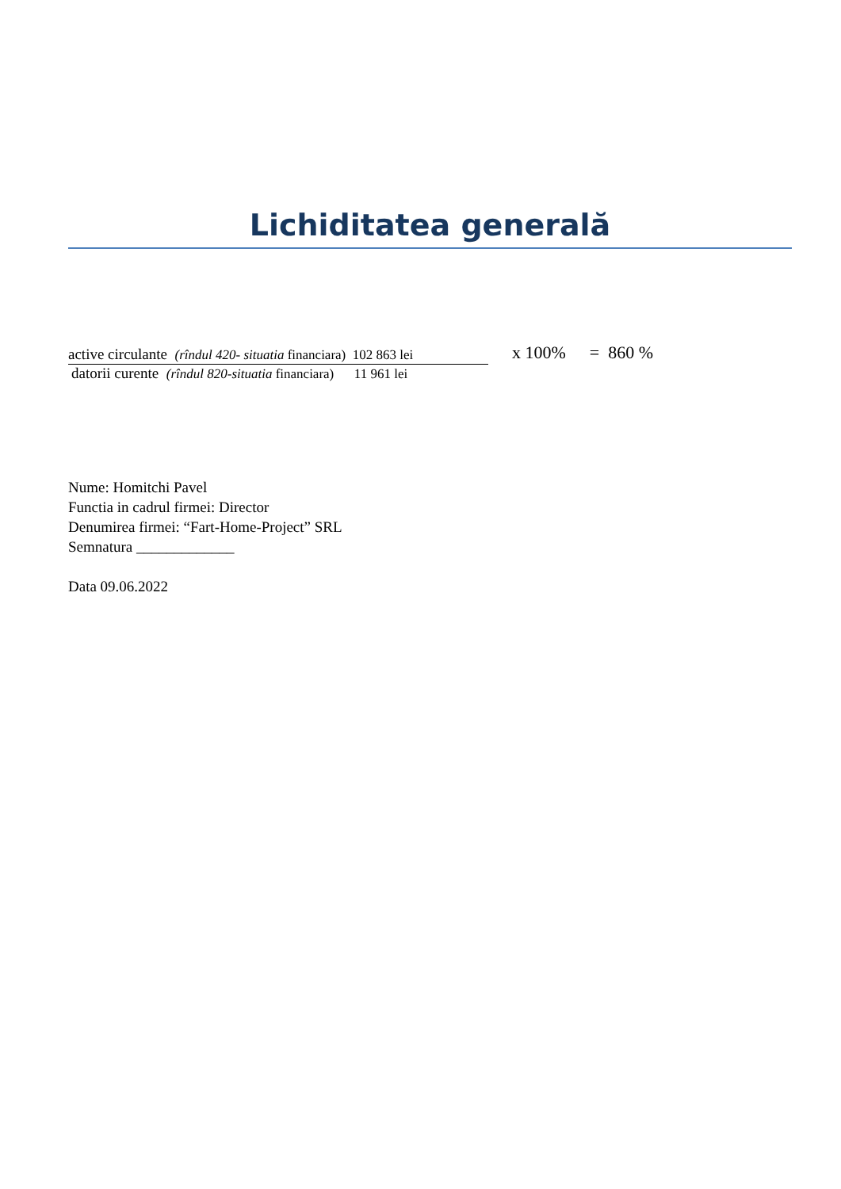Lichiditatea generală
active circulante (rîndul 420- situatia financiara) 102 863 lei
datorii curente (rîndul 820-situatia financiara) 11 961 lei
x 100% = 860 %
Nume: Homitchi Pavel
Functia in cadrul firmei: Director
Denumirea firmei: “Fart-Home-Project” SRL
Semnatura _____________
Data 09.06.2022